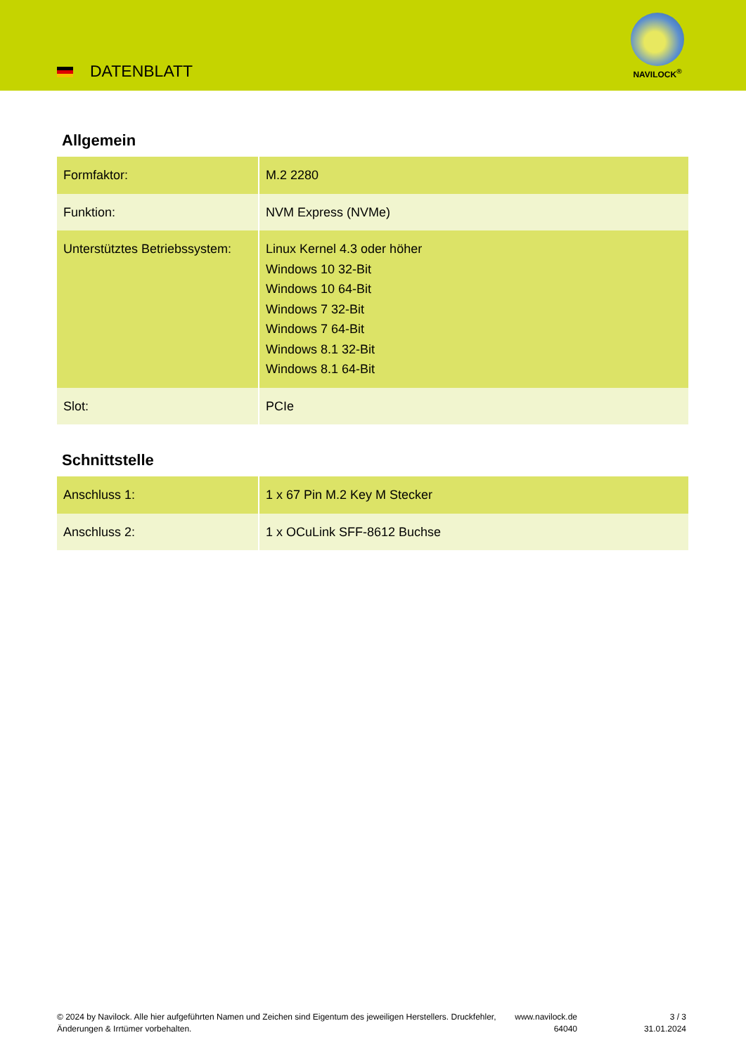DATENBLATT
NAVILOCK<sup>®</sup>
Allgemein
| Formfaktor: | M.2 2280 |
| Funktion: | NVM Express (NVMe) |
| Unterstütztes Betriebssystem: | Linux Kernel 4.3 oder höher Windows 10 32-Bit Windows 10 64-Bit Windows 7 32-Bit Windows 7 64-Bit Windows 8.1 32-Bit Windows 8.1 64-Bit |
| Slot: | PCIe |
Schnittstelle
| Anschluss 1: | 1 x 67 Pin M.2 Key M Stecker |
| Anschluss 2: | 1 x OCuLink SFF-8612 Buchse |
© 2024 by Navilock. Alle hier aufgeführten Namen und Zeichen sind Eigentum des jeweiligen Herstellers. Druckfehler, Änderungen & Irrtümer vorbehalten.
www.navilock.de
64040
3 / 3
31.01.2024